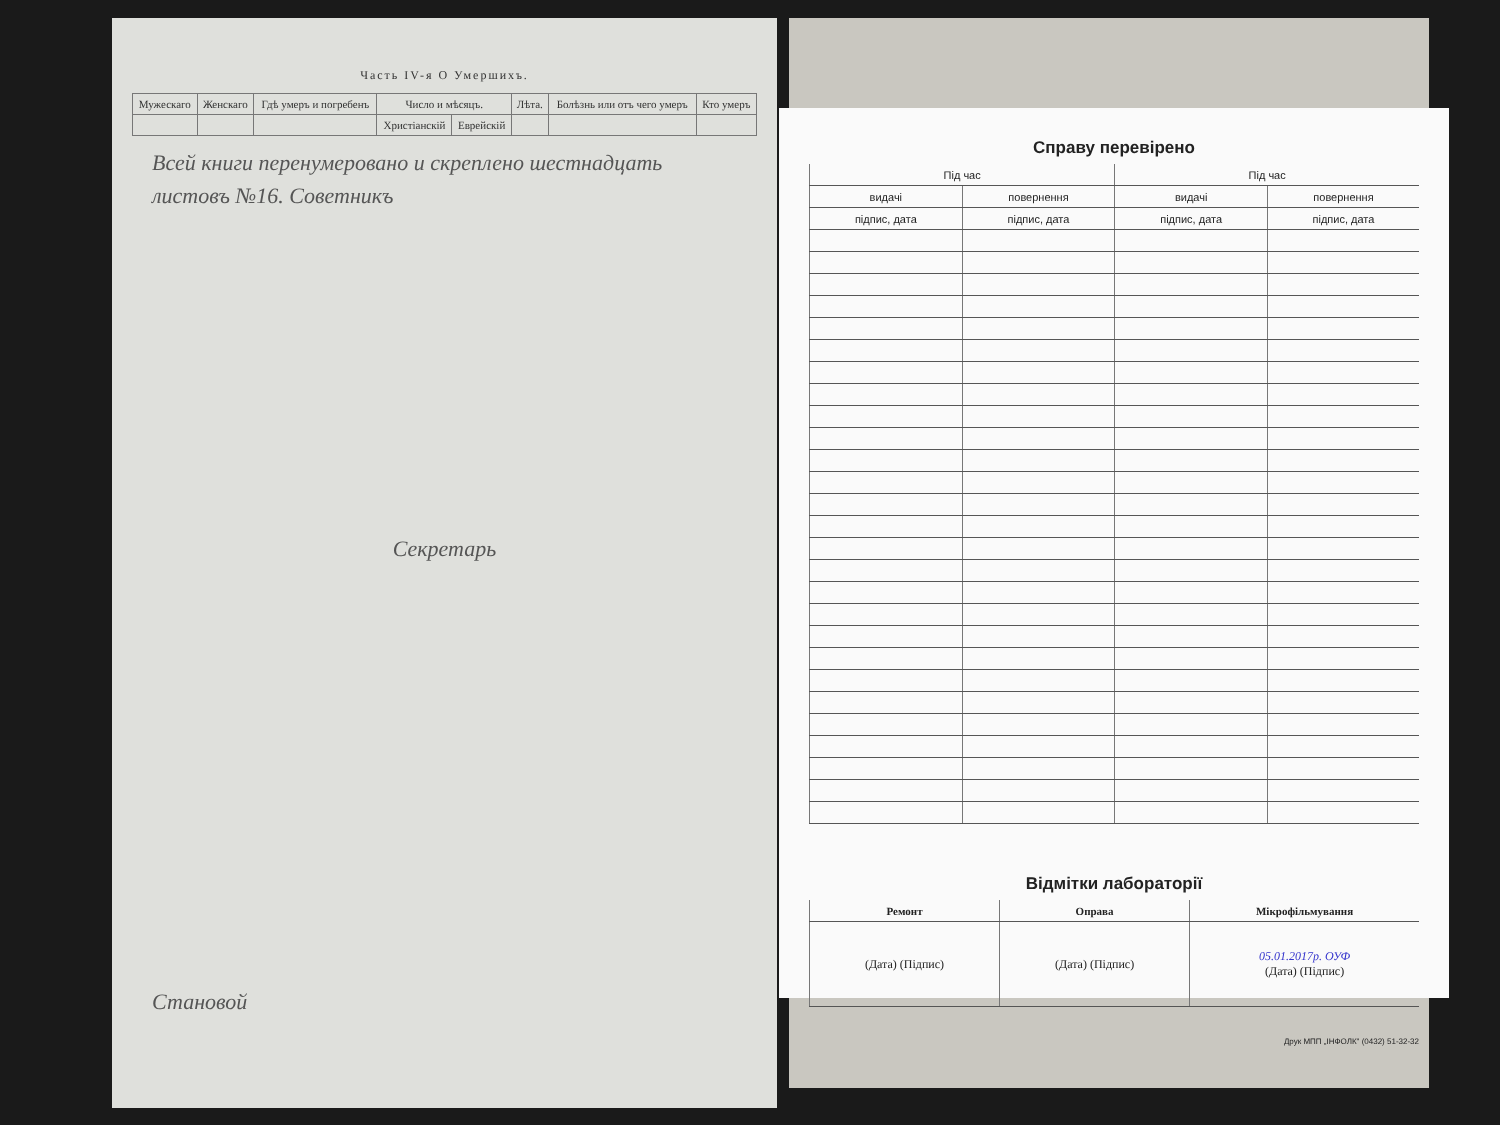Часть IV-я О Умершихъ.
| Мужескаго | Женскаго | Гдѣ умеръ и погребенъ | Число и мѣсяцъ. | | Лѣта. | Болѣзнь или отъ чего умеръ | Кто умеръ |
| --- | --- | --- | --- | --- | --- | --- | --- |
| | | | Христіанскій | Еврейскій | | | |
Всей книги перенумеровано и скреплено шестнадцать листовъ №16. Советникъ
Секретарь
Становой
Справу перевірено
| Під час | | Під час | |
| --- | --- | --- | --- |
| видачі | повернення | видачі | повернення |
| підпис, дата | підпис, дата | підпис, дата | підпис, дата |
Відмітки лабораторії
| Ремонт | Оправа | Мікрофільмування |
| --- | --- | --- |
| (Дата) (Підпис) | (Дата) (Підпис) | 05.01.2017р. ОУФ (Дата) (Підпис) |
Друк МПП „ІНФОЛК" (0432) 51-32-32